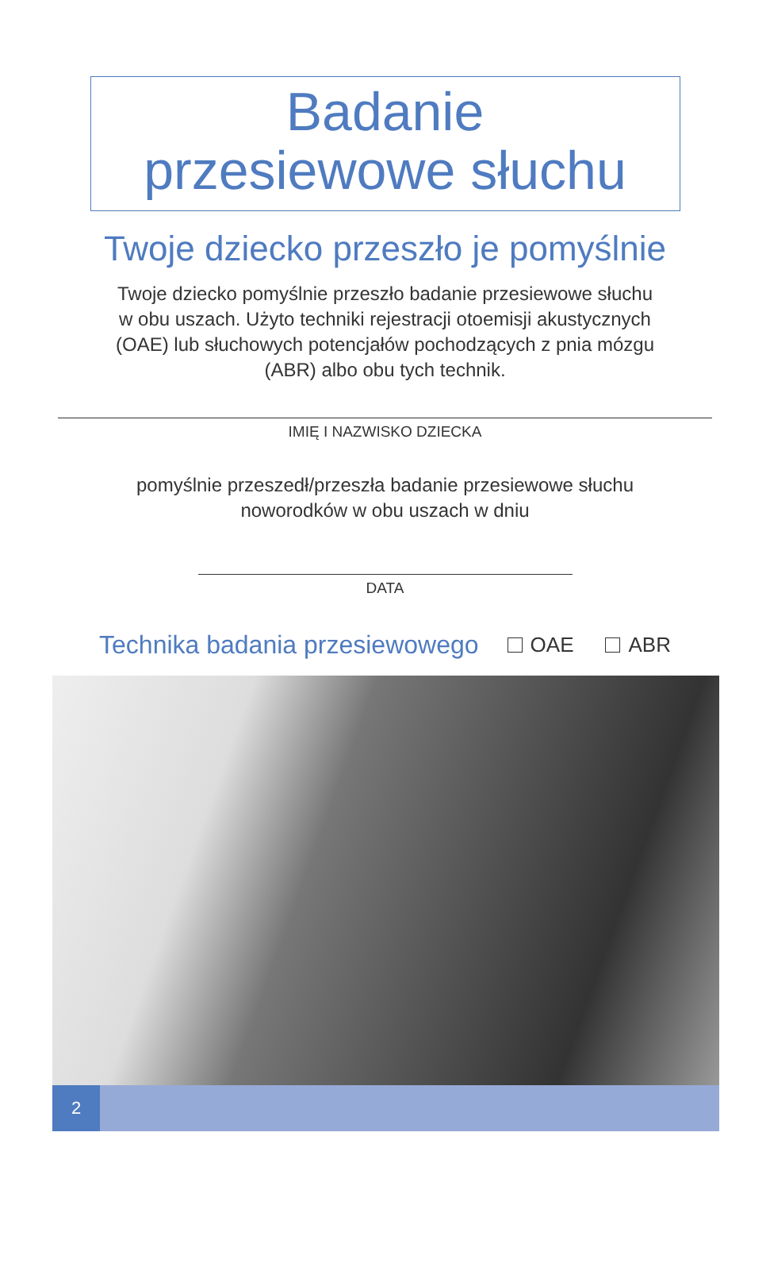Badanie
przesiewowe słuchu
Twoje dziecko przeszło je pomyślnie
Twoje dziecko pomyślnie przeszło badanie przesiewowe słuchu
w obu uszach. Użyto techniki rejestracji otoemisji akustycznych
(OAE) lub słuchowych potencjałów pochodzących z pnia mózgu
(ABR) albo obu tych technik.
IMIĘ I NAZWISKO DZIECKA
pomyślnie przeszedł/przeszła badanie przesiewowe słuchu
noworodków w obu uszach w dniu
DATA
Technika badania przesiewowego OAE ABR
2